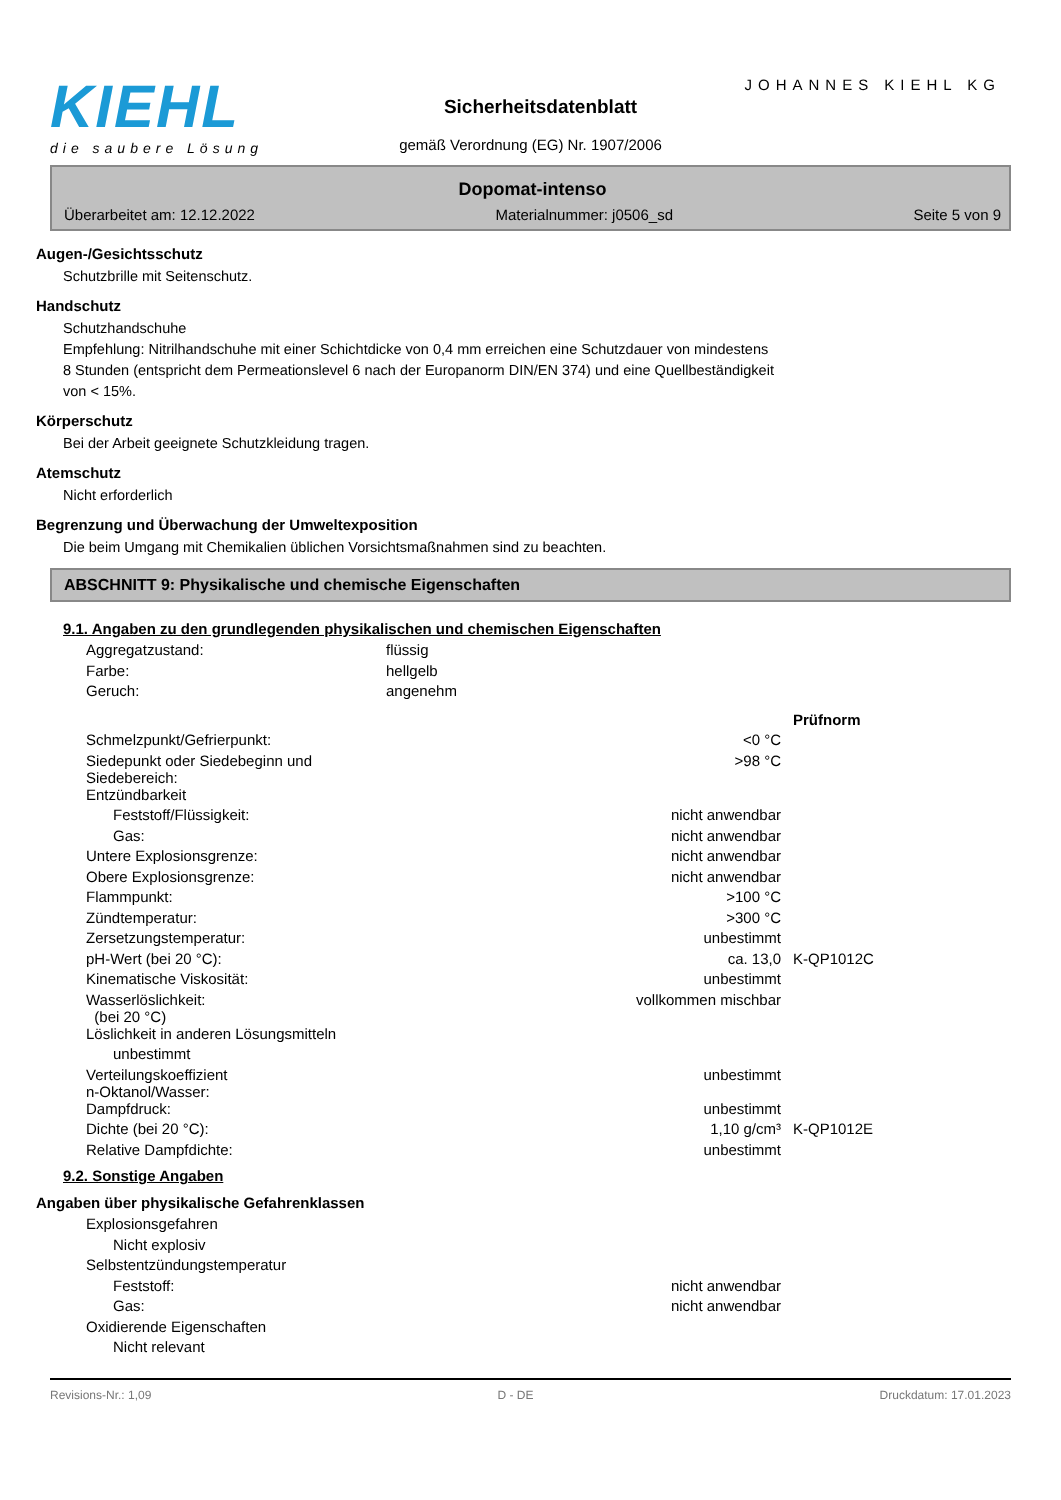KIEHL
die saubere Lösung
JOHANNES KIEHL KG
Sicherheitsdatenblatt
gemäß Verordnung (EG) Nr. 1907/2006
Dopomat-intenso
Überarbeitet am: 12.12.2022 Materialnummer: j0506_sd Seite 5 von 9
Augen-/Gesichtsschutz
Schutzbrille mit Seitenschutz.
Handschutz
Schutzhandschuhe
Empfehlung: Nitrilhandschuhe mit einer Schichtdicke von 0,4 mm erreichen eine Schutzdauer von mindestens
8 Stunden (entspricht dem Permeationslevel 6 nach der Europanorm DIN/EN 374) und eine Quellbeständigkeit
von < 15%.
Körperschutz
Bei der Arbeit geeignete Schutzkleidung tragen.
Atemschutz
Nicht erforderlich
Begrenzung und Überwachung der Umweltexposition
Die beim Umgang mit Chemikalien üblichen Vorsichtsmaßnahmen sind zu beachten.
ABSCHNITT 9: Physikalische und chemische Eigenschaften
9.1. Angaben zu den grundlegenden physikalischen und chemischen Eigenschaften
| Aggregatzustand: | flüssig | |
| Farbe: | hellgelb | |
| Geruch: | angenehm | |
| | | Prüfnorm |
| Schmelzpunkt/Gefrierpunkt: | <0 °C | |
| Siedepunkt oder Siedebeginn und Siedebereich: | >98 °C | |
| Entzündbarkeit | | |
| Feststoff/Flüssigkeit: | nicht anwendbar | |
| Gas: | nicht anwendbar | |
| Untere Explosionsgrenze: | nicht anwendbar | |
| Obere Explosionsgrenze: | nicht anwendbar | |
| Flammpunkt: | >100 °C | |
| Zündtemperatur: | >300 °C | |
| Zersetzungstemperatur: | unbestimmt | |
| pH-Wert (bei 20 °C): | ca. 13,0 | K-QP1012C |
| Kinematische Viskosität: | unbestimmt | |
| Wasserlöslichkeit: (bei 20 °C) | vollkommen mischbar | |
| Löslichkeit in anderen Lösungsmitteln | | |
| unbestimmt | | |
| Verteilungskoeffizient n-Oktanol/Wasser: | unbestimmt | |
| Dampfdruck: | unbestimmt | |
| Dichte (bei 20 °C): | 1,10 g/cm³ | K-QP1012E |
| Relative Dampfdichte: | unbestimmt | |
9.2. Sonstige Angaben
Angaben über physikalische Gefahrenklassen
| Explosionsgefahren | |
| Nicht explosiv | |
| Selbstentzündungstemperatur | |
| Feststoff: | nicht anwendbar |
| Gas: | nicht anwendbar |
| Oxidierende Eigenschaften | |
| Nicht relevant | |
Revisions-Nr.: 1,09 D - DE Druckdatum: 17.01.2023